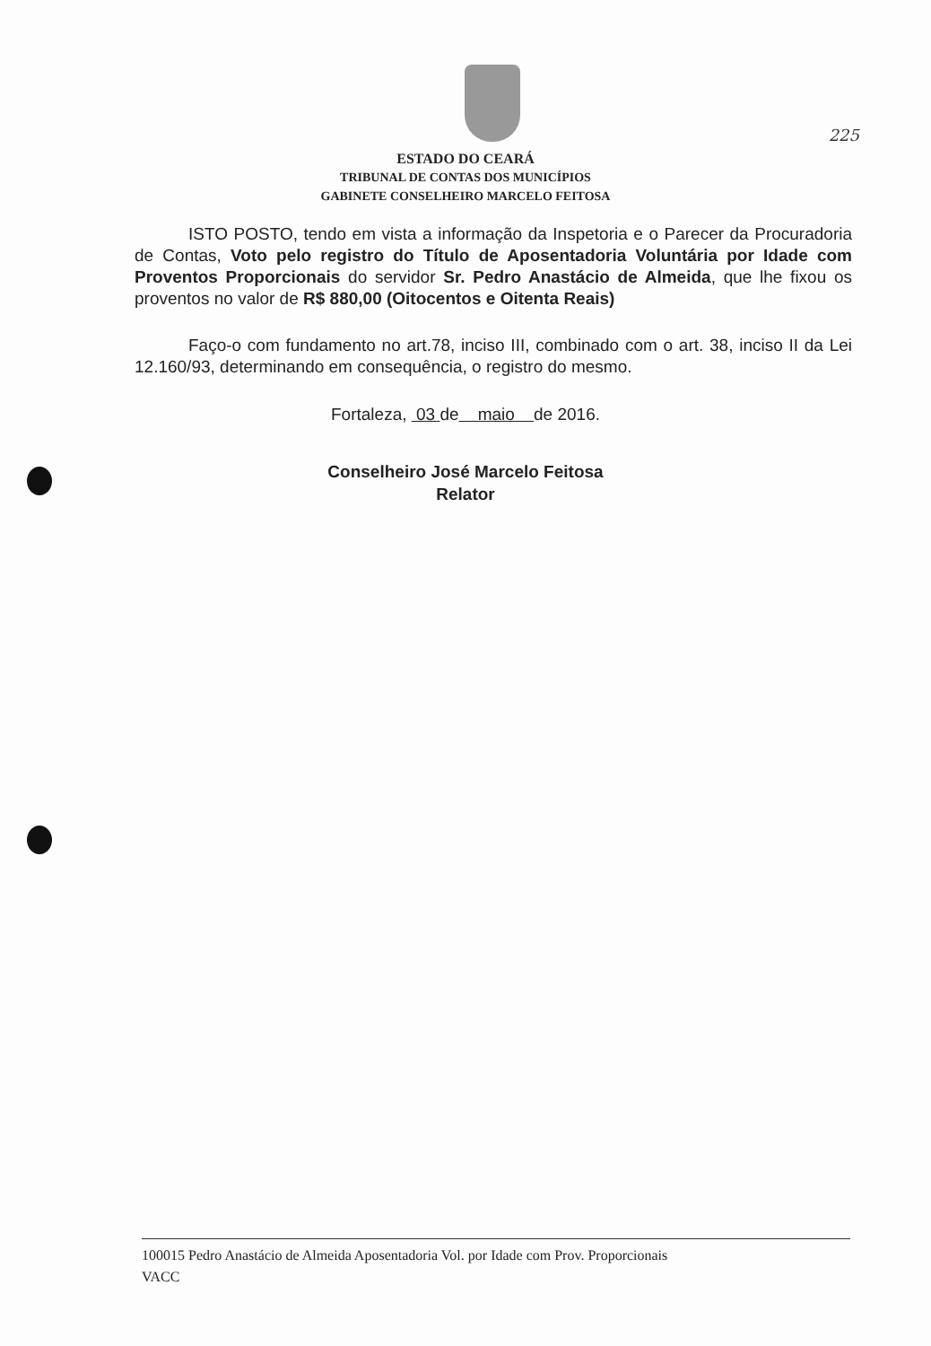225
ESTADO DO CEARÁ
TRIBUNAL DE CONTAS DOS MUNICÍPIOS
GABINETE CONSELHEIRO MARCELO FEITOSA
ISTO POSTO, tendo em vista a informação da Inspetoria e o Parecer da Procuradoria de Contas, Voto pelo registro do Título de Aposentadoria Voluntária por Idade com Proventos Proporcionais do servidor Sr. Pedro Anastácio de Almeida, que lhe fixou os proventos no valor de R$ 880,00 (Oitocentos e Oitenta Reais)
Faço-o com fundamento no art.78, inciso III, combinado com o art. 38, inciso II da Lei 12.160/93, determinando em consequência, o registro do mesmo.
Fortaleza, 03 de maio de 2016.
Conselheiro José Marcelo Feitosa
Relator
100015 Pedro Anastácio de Almeida Aposentadoria Vol. por Idade com Prov. Proporcionais
VACC